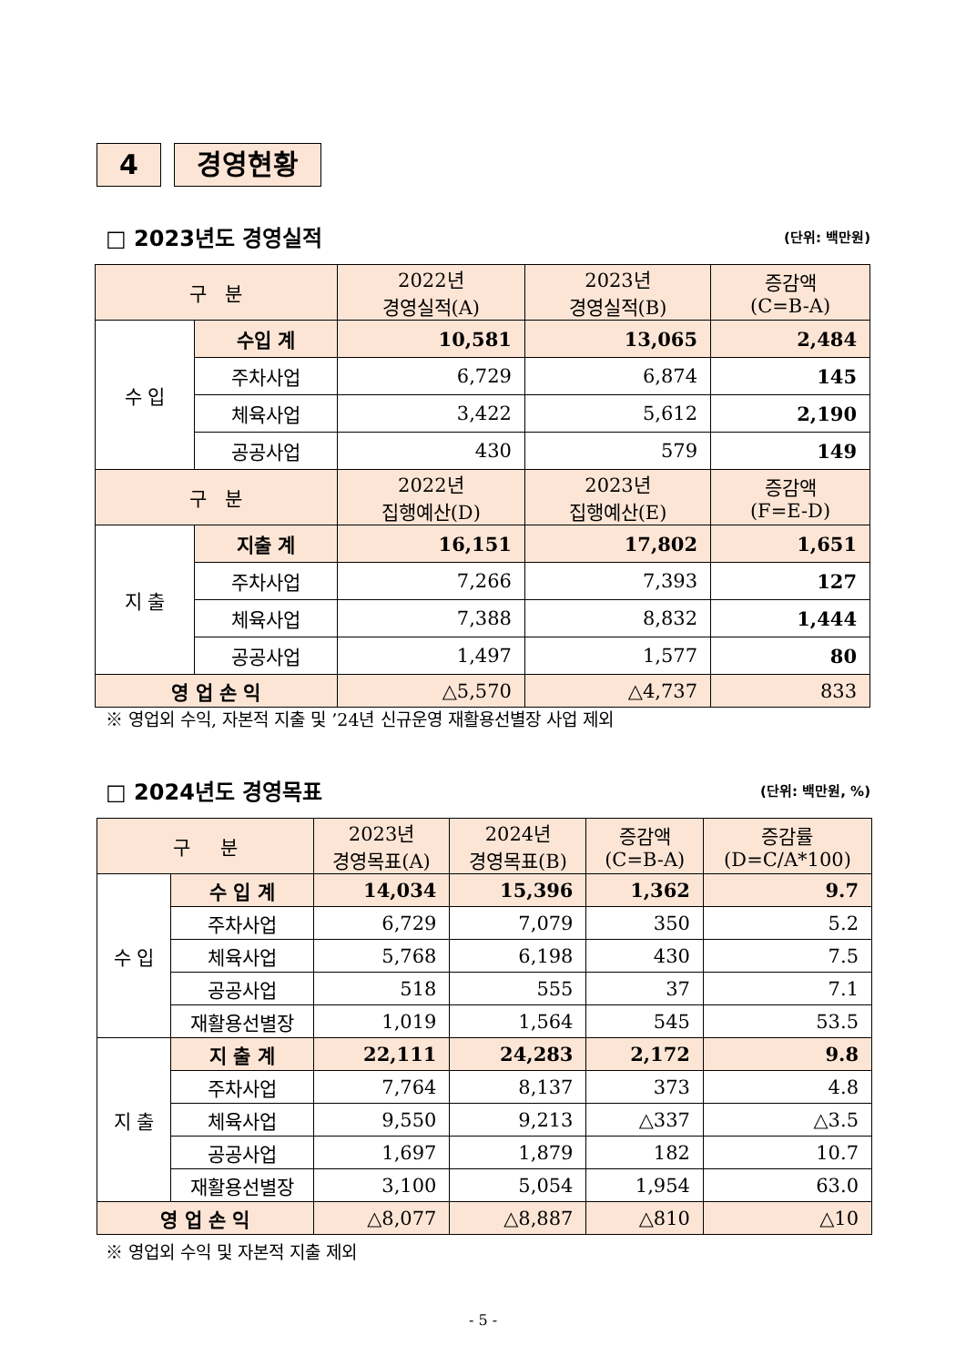4 경영현황
□ 2023년도 경영실적 (단위: 백만원)
| 구 분 | | 2022년 경영실적(A) | 2023년 경영실적(B) | 증감액 (C=B-A) |
| --- | --- | --- | --- | --- |
| 수 입 | 수입 계 | 10,581 | 13,065 | 2,484 |
| | 주차사업 | 6,729 | 6,874 | 145 |
| | 체육사업 | 3,422 | 5,612 | 2,190 |
| | 공공사업 | 430 | 579 | 149 |
| 구 분 | | 2022년 집행예산(D) | 2023년 집행예산(E) | 증감액 (F=E-D) |
| 지 출 | 지출 계 | 16,151 | 17,802 | 1,651 |
| | 주차사업 | 7,266 | 7,393 | 127 |
| | 체육사업 | 7,388 | 8,832 | 1,444 |
| | 공공사업 | 1,497 | 1,577 | 80 |
| 영 업 손 익 | | △5,570 | △4,737 | 833 |
※ 영업외 수익, 자본적 지출 및 ’24년 신규운영 재활용선별장 사업 제외
□ 2024년도 경영목표 (단위: 백만원, %)
| 구 분 | | 2023년 경영목표(A) | 2024년 경영목표(B) | 증감액 (C=B-A) | 증감률 (D=C/A*100) |
| --- | --- | --- | --- | --- | --- |
| 수 입 | 수 입 계 | 14,034 | 15,396 | 1,362 | 9.7 |
| | 주차사업 | 6,729 | 7,079 | 350 | 5.2 |
| | 체육사업 | 5,768 | 6,198 | 430 | 7.5 |
| | 공공사업 | 518 | 555 | 37 | 7.1 |
| | 재활용선별장 | 1,019 | 1,564 | 545 | 53.5 |
| 지 출 | 지 출 계 | 22,111 | 24,283 | 2,172 | 9.8 |
| | 주차사업 | 7,764 | 8,137 | 373 | 4.8 |
| | 체육사업 | 9,550 | 9,213 | △337 | △3.5 |
| | 공공사업 | 1,697 | 1,879 | 182 | 10.7 |
| | 재활용선별장 | 3,100 | 5,054 | 1,954 | 63.0 |
| 영 업 손 익 | | △8,077 | △8,887 | △810 | △10 |
※ 영업외 수익 및 자본적 지출 제외
- 5 -